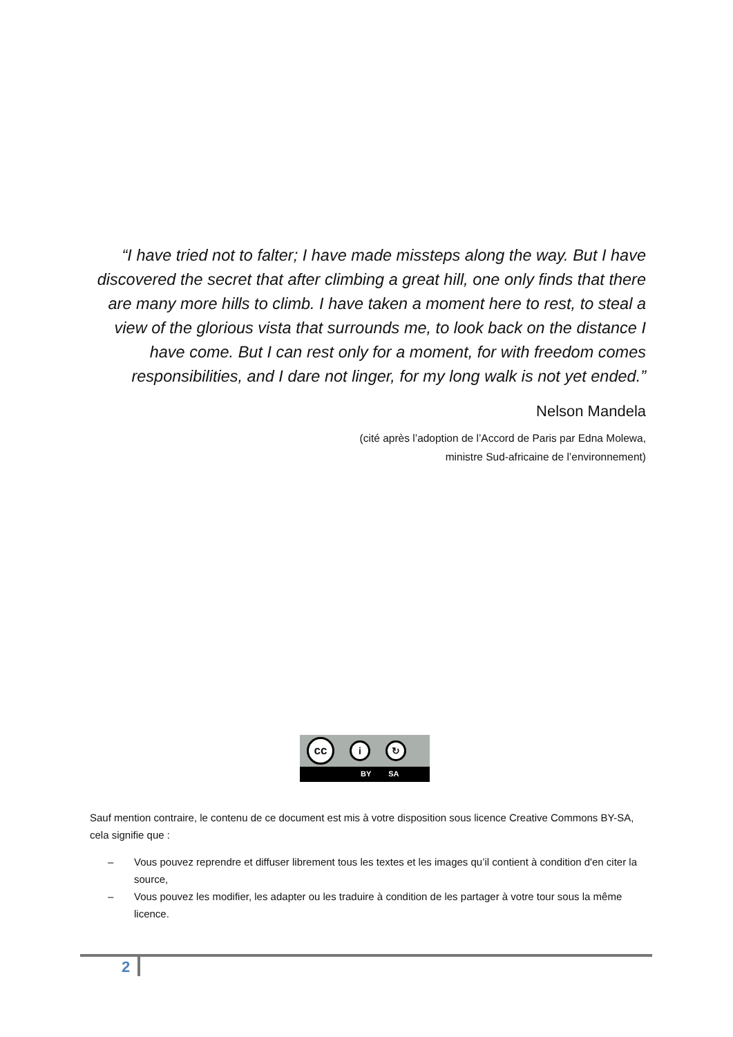“I have tried not to falter; I have made missteps along the way. But I have discovered the secret that after climbing a great hill, one only finds that there are many more hills to climb. I have taken a moment here to rest, to steal a view of the glorious vista that surrounds me, to look back on the distance I have come. But I can rest only for a moment, for with freedom comes responsibilities, and I dare not linger, for my long walk is not yet ended.”
Nelson Mandela
(cité après l’adoption de l’Accord de Paris par Edna Molewa,
ministre Sud-africaine de l’environnement)
cc
i ↻
BY SA
Sauf mention contraire, le contenu de ce document est mis à votre disposition sous licence Creative Commons BY-SA, cela signifie que :
– Vous pouvez reprendre et diffuser librement tous les textes et les images qu’il contient à condition d'en citer la source,
– Vous pouvez les modifier, les adapter ou les traduire à condition de les partager à votre tour sous la même licence.
2